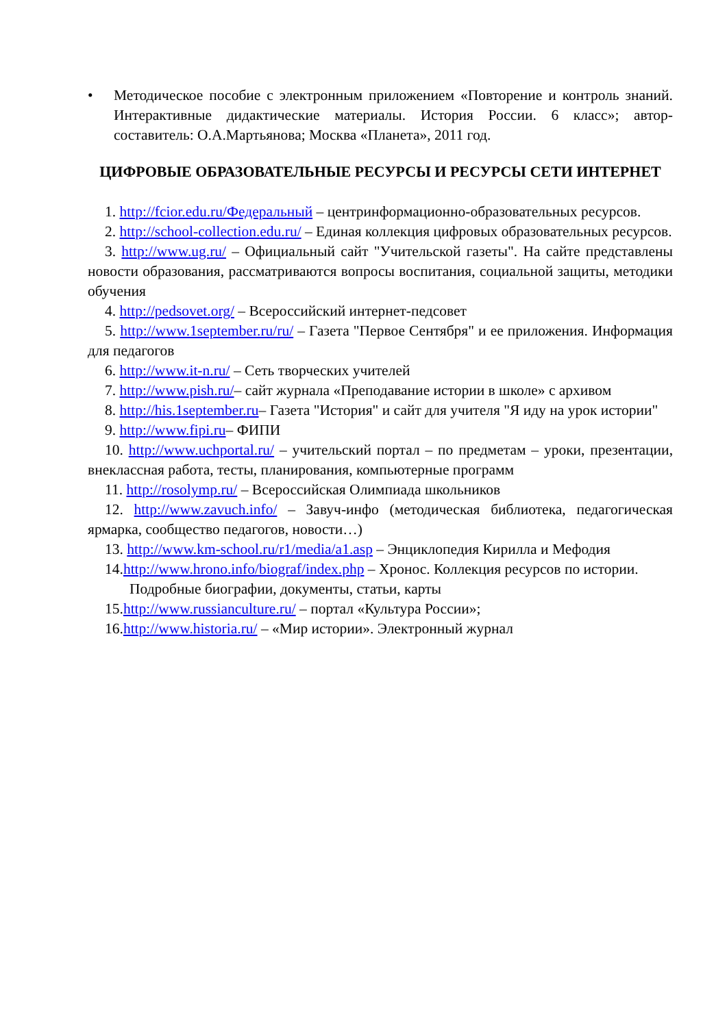• Методическое пособие с электронным приложением «Повторение и контроль знаний. Интерактивные дидактические материалы. История России. 6 класс»; автор-составитель: О.А.Мартьянова; Москва «Планета», 2011 год.
ЦИФРОВЫЕ ОБРАЗОВАТЕЛЬНЫЕ РЕСУРСЫ И РЕСУРСЫ СЕТИ ИНТЕРНЕТ
1. http://fcior.edu.ru/Федеральный – центринформационно-образовательных ресурсов.
2. http://school-collection.edu.ru/ – Единая коллекция цифровых образовательных ресурсов.
3. http://www.ug.ru/ – Официальный сайт "Учительской газеты". На сайте представлены новости образования, рассматриваются вопросы воспитания, социальной защиты, методики обучения
4. http://pedsovet.org/ – Всероссийский интернет-педсовет
5. http://www.1september.ru/ru/ – Газета "Первое Сентября" и ее приложения. Информация для педагогов
6. http://www.it-n.ru/ – Сеть творческих учителей
7. http://www.pish.ru/– сайт журнала «Преподавание истории в школе» с архивом
8. http://his.1september.ru– Газета "История" и сайт для учителя "Я иду на урок истории"
9. http://www.fipi.ru– ФИПИ
10. http://www.uchportal.ru/ – учительский портал – по предметам – уроки, презентации, внеклассная работа, тесты, планирования, компьютерные программ
11. http://rosolymp.ru/ – Всероссийская Олимпиада школьников
12. http://www.zavuch.info/ – Завуч-инфо (методическая библиотека, педагогическая ярмарка, сообщество педагогов, новости…)
13. http://www.km-school.ru/r1/media/a1.asp – Энциклопедия Кирилла и Мефодия
14.http://www.hrono.info/biograf/index.php – Хронос. Коллекция ресурсов по истории. Подробные биографии, документы, статьи, карты
15.http://www.russianculture.ru/ – портал «Культура России»;
16.http://www.historia.ru/ – «Мир истории». Электронный журнал